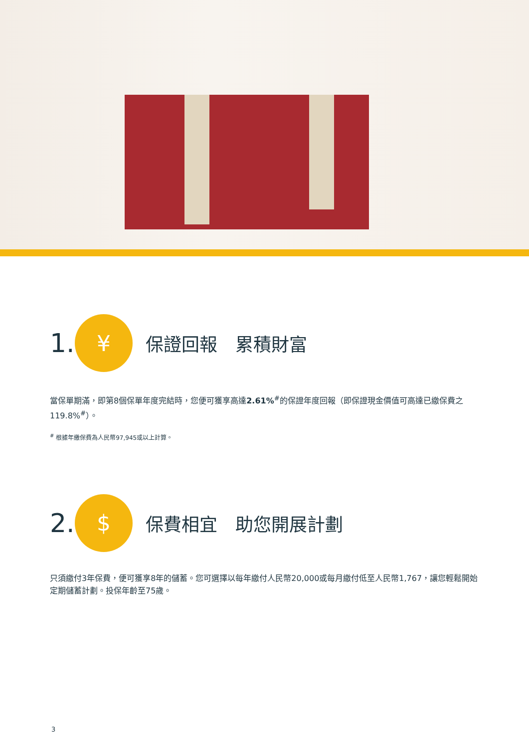1.
¥
保證回報　累積財富
當保單期滿，即第8個保單年度完結時，您便可獲享高達2.61%<sup>#</sup>的保證年度回報（即保證現金價值可高達已繳保費之119.8%<sup>#</sup>）。
<sup>#</sup> 根據年繳保費為人民幣97,945或以上計算。
2.
$
保費相宜　助您開展計劃
只須繳付3年保費，便可獲享8年的儲蓄。您可選擇以每年繳付人民幣20,000或每月繳付低至人民幣1,767，讓您輕鬆開始定期儲蓄計劃。投保年齡至75歲。
3